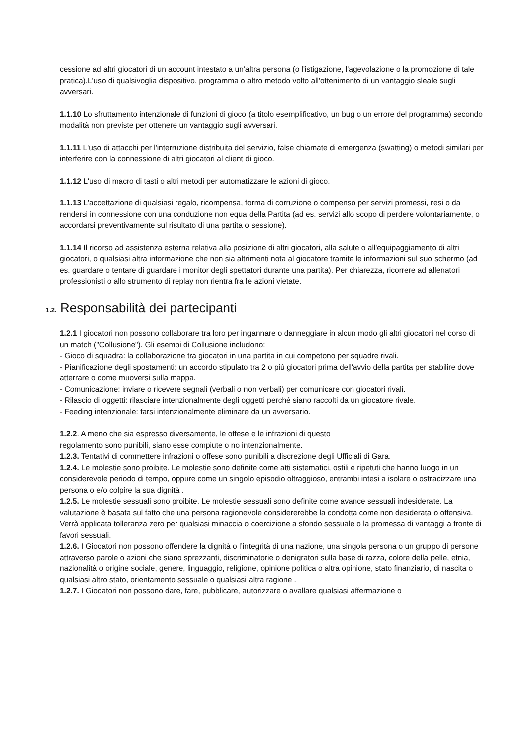cessione ad altri giocatori di un account intestato a un'altra persona (o l'istigazione, l'agevolazione o la promozione di tale pratica).L'uso di qualsivoglia dispositivo, programma o altro metodo volto all'ottenimento di un vantaggio sleale sugli avversari.
1.1.10 Lo sfruttamento intenzionale di funzioni di gioco (a titolo esemplificativo, un bug o un errore del programma) secondo modalità non previste per ottenere un vantaggio sugli avversari.
1.1.11 L'uso di attacchi per l'interruzione distribuita del servizio, false chiamate di emergenza (swatting) o metodi similari per interferire con la connessione di altri giocatori al client di gioco.
1.1.12 L'uso di macro di tasti o altri metodi per automatizzare le azioni di gioco.
1.1.13 L'accettazione di qualsiasi regalo, ricompensa, forma di corruzione o compenso per servizi promessi, resi o da rendersi in connessione con una conduzione non equa della Partita (ad es. servizi allo scopo di perdere volontariamente, o accordarsi preventivamente sul risultato di una partita o sessione).
1.1.14 Il ricorso ad assistenza esterna relativa alla posizione di altri giocatori, alla salute o all'equipaggiamento di altri giocatori, o qualsiasi altra informazione che non sia altrimenti nota al giocatore tramite le informazioni sul suo schermo (ad es. guardare o tentare di guardare i monitor degli spettatori durante una partita). Per chiarezza, ricorrere ad allenatori professionisti o allo strumento di replay non rientra fra le azioni vietate.
1.2. Responsabilità dei partecipanti
1.2.1 I giocatori non possono collaborare tra loro per ingannare o danneggiare in alcun modo gli altri giocatori nel corso di un match ("Collusione"). Gli esempi di Collusione includono:
- Gioco di squadra: la collaborazione tra giocatori in una partita in cui competono per squadre rivali.
- Pianificazione degli spostamenti: un accordo stipulato tra 2 o più giocatori prima dell'avvio della partita per stabilire dove atterrare o come muoversi sulla mappa.
- Comunicazione: inviare o ricevere segnali (verbali o non verbali) per comunicare con giocatori rivali.
- Rilascio di oggetti: rilasciare intenzionalmente degli oggetti perché siano raccolti da un giocatore rivale.
- Feeding intenzionale: farsi intenzionalmente eliminare da un avversario.
1.2.2. A meno che sia espresso diversamente, le offese e le infrazioni di questo
regolamento sono punibili, siano esse compiute o no intenzionalmente.
1.2.3. Tentativi di commettere infrazioni o offese sono punibili a discrezione degli Ufficiali di Gara.
1.2.4. Le molestie sono proibite. Le molestie sono definite come atti sistematici, ostili e ripetuti che hanno luogo in un considerevole periodo di tempo, oppure come un singolo episodio oltraggioso, entrambi intesi a isolare o ostracizzare una persona o e/o colpire la sua dignità .
1.2.5. Le molestie sessuali sono proibite. Le molestie sessuali sono definite come avance sessuali indesiderate. La valutazione è basata sul fatto che una persona ragionevole considererebbe la condotta come non desiderata o offensiva. Verrà applicata tolleranza zero per qualsiasi minaccia o coercizione a sfondo sessuale o la promessa di vantaggi a fronte di favori sessuali.
1.2.6. I Giocatori non possono offendere la dignità o l’integrità di una nazione, una singola persona o un gruppo di persone attraverso parole o azioni che siano sprezzanti, discriminatorie o denigratori sulla base di razza, colore della pelle, etnia, nazionalità o origine sociale, genere, linguaggio, religione, opinione politica o altra opinione, stato finanziario, di nascita o qualsiasi altro stato, orientamento sessuale o qualsiasi altra ragione .
1.2.7. I Giocatori non possono dare, fare, pubblicare, autorizzare o avallare qualsiasi affermazione o